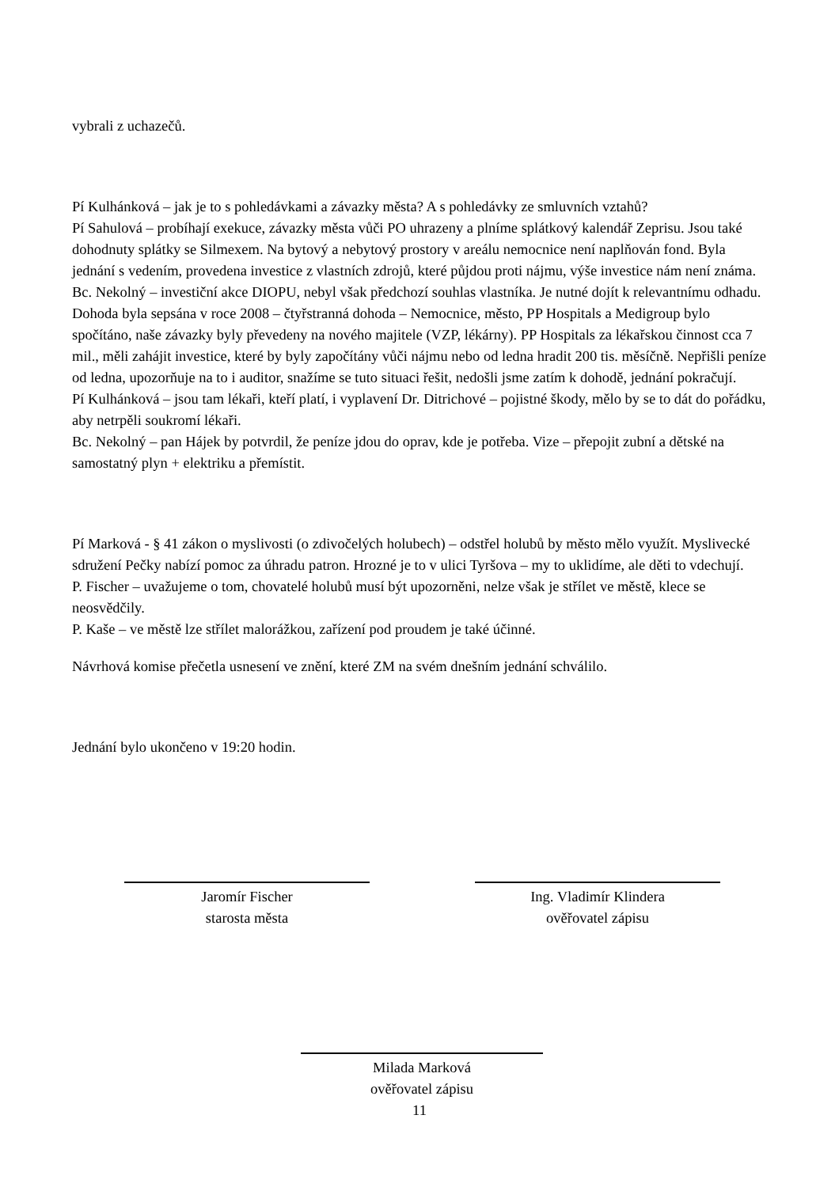vybrali z uchazečů.
Pí Kulhánková – jak je to s pohledávkami a závazky města? A s pohledávky ze smluvních vztahů?
Pí Sahulová – probíhají exekuce, závazky města vůči PO uhrazeny a plníme splátkový kalendář Zeprisu. Jsou také dohodnuty splátky se Silmexem. Na bytový a nebytový prostory v areálu nemocnice není naplňován fond. Byla jednání s vedením, provedena investice z vlastních zdrojů, které půjdou proti nájmu, výše investice nám není známa.
Bc. Nekolný – investiční akce DIOPU, nebyl však předchozí souhlas vlastníka. Je nutné dojít k relevantnímu odhadu. Dohoda byla sepsána v roce 2008 – čtyřstranná dohoda – Nemocnice, město, PP Hospitals a Medigroup bylo spočítáno, naše závazky byly převedeny na nového majitele (VZP, lékárny). PP Hospitals za lékařskou činnost cca 7 mil., měli zahájit investice, které by byly započítány vůči nájmu nebo od ledna hradit 200 tis. měsíčně. Nepřišli peníze od ledna, upozorňuje na to i auditor, snažíme se tuto situaci řešit, nedošli jsme zatím k dohodě, jednání pokračují.
Pí Kulhánková – jsou tam lékaři, kteří platí, i vyplavení Dr. Ditrichové – pojistné škody, mělo by se to dát do pořádku, aby netrpěli soukromí lékaři.
Bc. Nekolný – pan Hájek by potvrdil, že peníze jdou do oprav, kde je potřeba. Vize – přepojit zubní a dětské na samostatný plyn + elektriku a přemístit.
Pí Marková - § 41 zákon o myslivosti (o zdivočelých holubech) – odstřel holubů by město mělo využít. Myslivecké sdružení Pečky nabízí pomoc za úhradu patron. Hrozné je to v ulici Tyršova – my to uklidíme, ale děti to vdechují.
P. Fischer – uvažujeme o tom, chovatelé holubů musí být upozorněni, nelze však je střílet ve městě, klece se neosvědčily.
P. Kaše – ve městě lze střílet malorážkou, zařízení pod proudem je také účinné.
Návrhová komise přečetla usnesení ve znění, které ZM na svém dnešním jednání schválilo.
Jednání bylo ukončeno v 19:20 hodin.
Jaromír Fischer
starosta města
Ing. Vladimír Klindera
ověřovatel zápisu
Milada Marková
ověřovatel zápisu
11